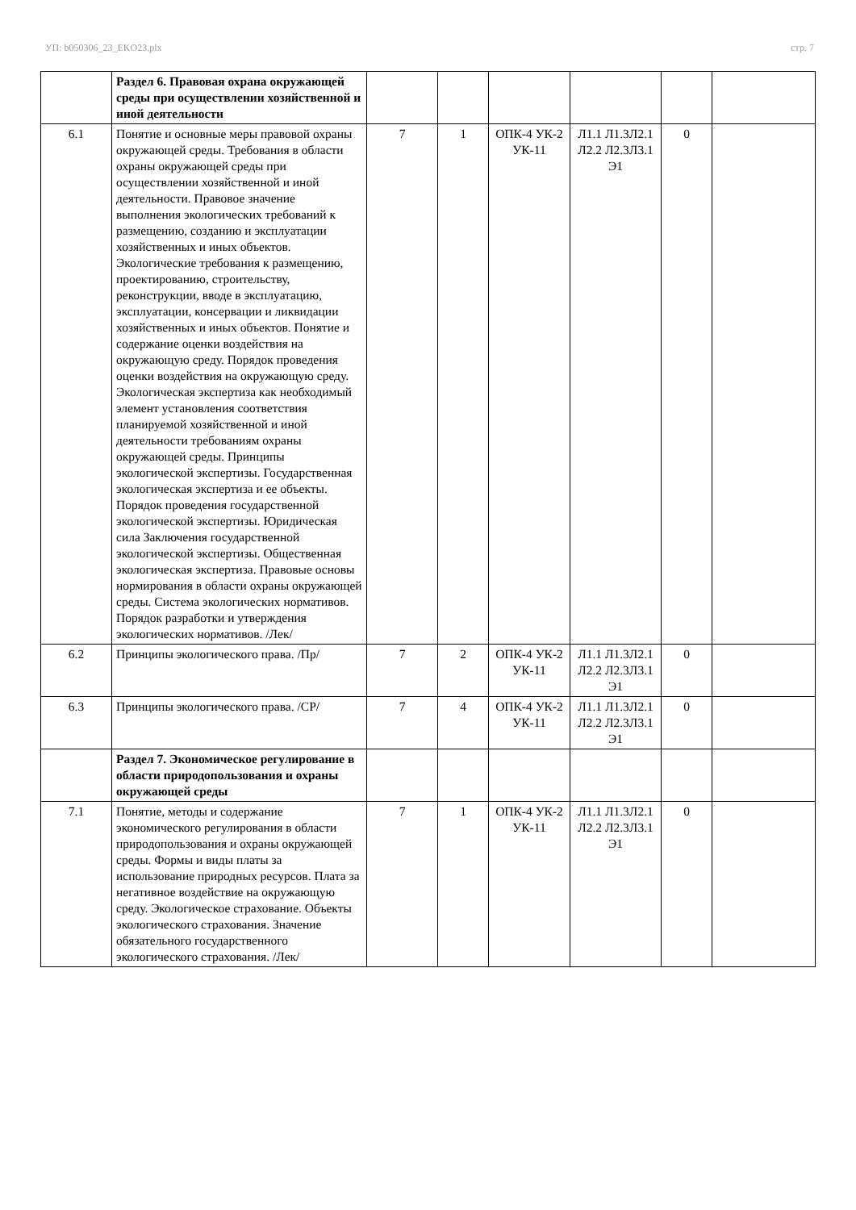УП: b050306_23_EKO23.plx стр. 7
| | Раздел 6. Правовая охрана окружающей среды при осуществлении хозяйственной и иной деятельности | | | | | | |
| 6.1 | Понятие и основные меры правовой охраны окружающей среды. Требования в области охраны окружающей среды при осуществлении хозяйственной и иной деятельности. Правовое значение выполнения экологических требований к размещению, созданию и эксплуатации хозяйственных и иных объектов. Экологические требования к размещению, проектированию, строительству, реконструкции, вводе в эксплуатацию, эксплуатации, консервации и ликвидации хозяйственных и иных объектов. Понятие и содержание оценки воздействия на окружающую среду. Порядок проведения оценки воздействия на окружающую среду. Экологическая экспертиза как необходимый элемент установления соответствия планируемой хозяйственной и иной деятельности требованиям охраны окружающей среды. Принципы экологической экспертизы. Государственная экологическая экспертиза и ее объекты. Порядок проведения государственной экологической экспертизы. Юридическая сила Заключения государственной экологической экспертизы. Общественная экологическая экспертиза. Правовые основы нормирования в области охраны окружающей среды. Система экологических нормативов. Порядок разработки и утверждения экологических нормативов. /Лек/ | 7 | 1 | ОПК-4 УК-2 УК-11 | Л1.1 Л1.3Л2.1 Л2.2 Л2.3Л3.1 Э1 | 0 | |
| 6.2 | Принципы экологического права. /Пр/ | 7 | 2 | ОПК-4 УК-2 УК-11 | Л1.1 Л1.3Л2.1 Л2.2 Л2.3Л3.1 Э1 | 0 | |
| 6.3 | Принципы экологического права. /СР/ | 7 | 4 | ОПК-4 УК-2 УК-11 | Л1.1 Л1.3Л2.1 Л2.2 Л2.3Л3.1 Э1 | 0 | |
| | Раздел 7. Экономическое регулирование в области природопользования и охраны окружающей среды | | | | | | |
| 7.1 | Понятие, методы и содержание экономического регулирования в области природопользования и охраны окружающей среды. Формы и виды платы за использование природных ресурсов. Плата за негативное воздействие на окружающую среду. Экологическое страхование. Объекты экологического страхования. Значение обязательного государственного экологического страхования. /Лек/ | 7 | 1 | ОПК-4 УК-2 УК-11 | Л1.1 Л1.3Л2.1 Л2.2 Л2.3Л3.1 Э1 | 0 | |